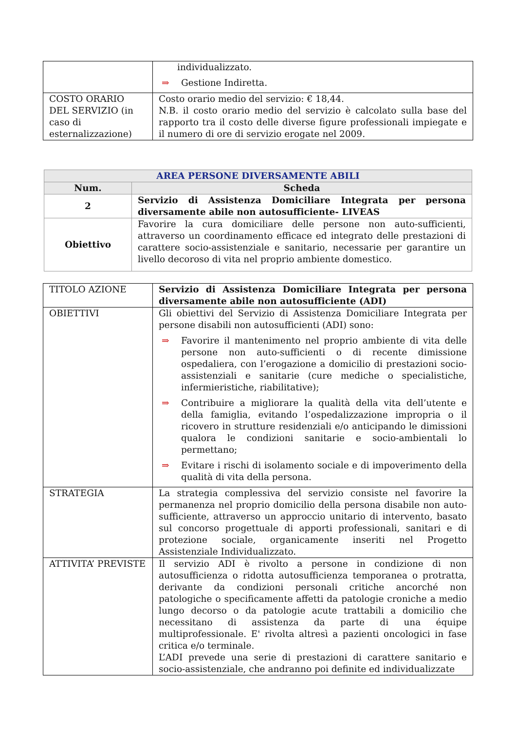| | individualizzato. ⇒ Gestione Indiretta. |
| COSTO ORARIO DEL SERVIZIO (in caso di esternalizzazione) | Costo orario medio del servizio: € 18,44. N.B. il costo orario medio del servizio è calcolato sulla base del rapporto tra il costo delle diverse figure professionali impiegate e il numero di ore di servizio erogate nel 2009. |
| AREA PERSONE DIVERSAMENTE ABILI | |
| --- | --- |
| Num. | Scheda |
| 2 | Servizio di Assistenza Domiciliare Integrata per persona diversamente abile non autosufficiente- LIVEAS |
| Obiettivo | Favorire la cura domiciliare delle persone non auto-sufficienti, attraverso un coordinamento efficace ed integrato delle prestazioni di carattere socio-assistenziale e sanitario, necessarie per garantire un livello decoroso di vita nel proprio ambiente domestico. |
| TITOLO AZIONE | Servizio di Assistenza Domiciliare Integrata per persona diversamente abile non autosufficiente (ADI) |
| OBIETTIVI | Gli obiettivi del Servizio di Assistenza Domiciliare Integrata per persone disabili non autosufficienti (ADI) sono: ⇒ Favorire il mantenimento nel proprio ambiente di vita delle persone non auto-sufficienti o di recente dimissione ospedaliera, con l’erogazione a domicilio di prestazioni socio-assistenziali e sanitarie (cure mediche o specialistiche, infermieristiche, riabilitative); ⇒ Contribuire a migliorare la qualità della vita dell’utente e della famiglia, evitando l’ospedalizzazione impropria o il ricovero in strutture residenziali e/o anticipando le dimissioni qualora le condizioni sanitarie e socio-ambientali lo permettano; ⇒ Evitare i rischi di isolamento sociale e di impoverimento della qualità di vita della persona. |
| STRATEGIA | La strategia complessiva del servizio consiste nel favorire la permanenza nel proprio domicilio della persona disabile non auto-sufficiente, attraverso un approccio unitario di intervento, basato sul concorso progettuale di apporti professionali, sanitari e di protezione sociale, organicamente inseriti nel Progetto Assistenziale Individualizzato. |
| ATTIVITA’ PREVISTE | Il servizio ADI è rivolto a persone in condizione di non autosufficienza o ridotta autosufficienza temporanea o protratta, derivante da condizioni personali critiche ancorché non patologiche o specificamente affetti da patologie croniche a medio lungo decorso o da patologie acute trattabili a domicilio che necessitano di assistenza da parte di una équipe multiprofessionale. E' rivolta altresì a pazienti oncologici in fase critica e/o terminale. L’ADI prevede una serie di prestazioni di carattere sanitario e socio-assistenziale, che andranno poi definite ed individualizzate |